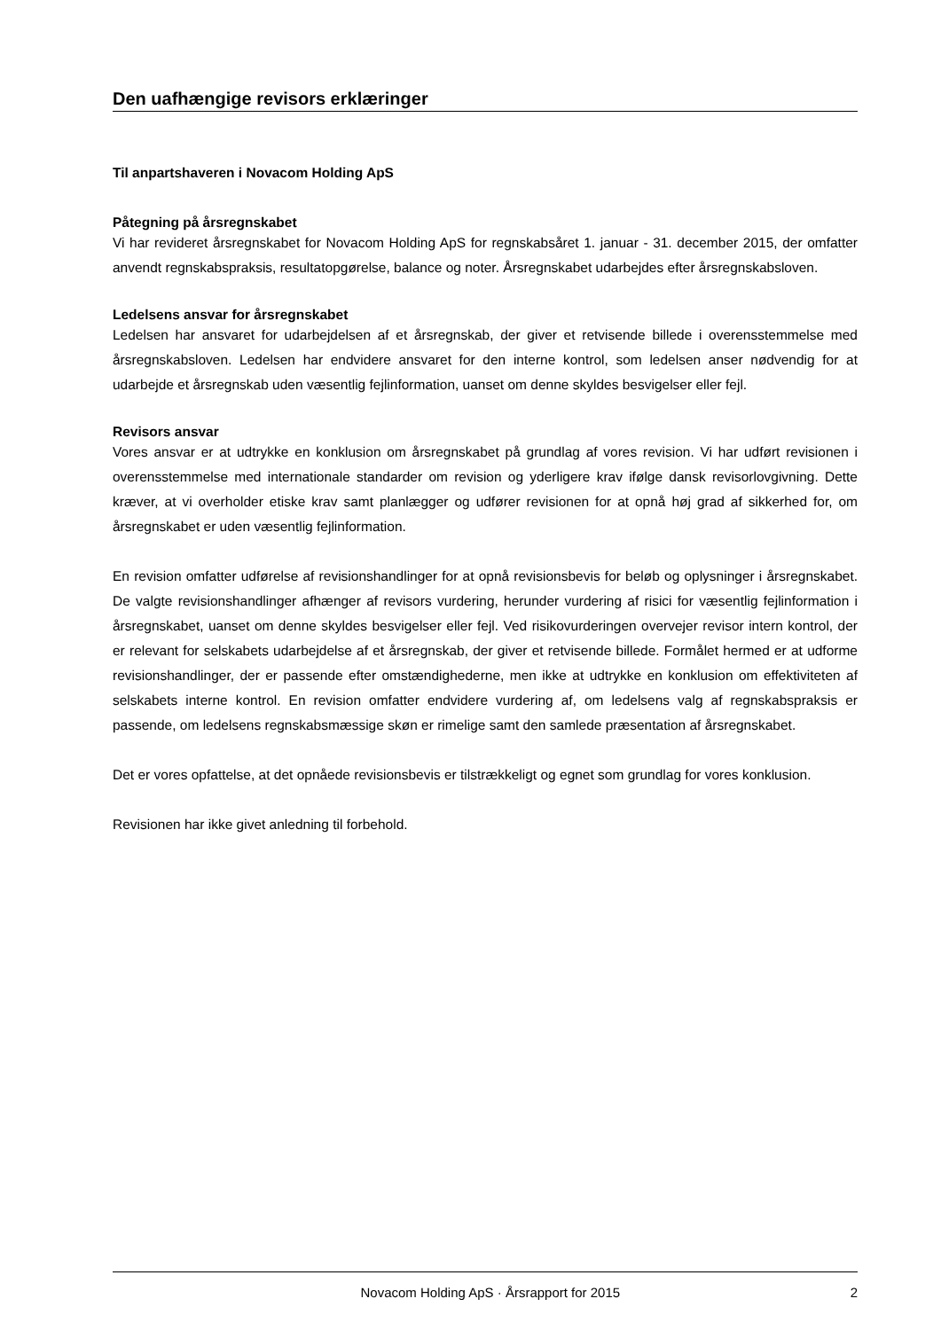Den uafhængige revisors erklæringer
Til anpartshaveren i Novacom Holding ApS
Påtegning på årsregnskabet
Vi har revideret årsregnskabet for Novacom Holding ApS for regnskabsåret 1. januar - 31. december 2015, der omfatter anvendt regnskabspraksis, resultatopgørelse, balance og noter. Årsregnskabet udarbejdes efter årsregnskabsloven.
Ledelsens ansvar for årsregnskabet
Ledelsen har ansvaret for udarbejdelsen af et årsregnskab, der giver et retvisende billede i overensstemmelse med årsregnskabsloven. Ledelsen har endvidere ansvaret for den interne kontrol, som ledelsen anser nødvendig for at udarbejde et årsregnskab uden væsentlig fejlinformation, uanset om denne skyldes besvigelser eller fejl.
Revisors ansvar
Vores ansvar er at udtrykke en konklusion om årsregnskabet på grundlag af vores revision. Vi har udført revisionen i overensstemmelse med internationale standarder om revision og yderligere krav ifølge dansk revisorlovgivning. Dette kræver, at vi overholder etiske krav samt planlægger og udfører revisionen for at opnå høj grad af sikkerhed for, om årsregnskabet er uden væsentlig fejlinformation.
En revision omfatter udførelse af revisionshandlinger for at opnå revisionsbevis for beløb og oplysninger i årsregnskabet. De valgte revisionshandlinger afhænger af revisors vurdering, herunder vurdering af risici for væsentlig fejlinformation i årsregnskabet, uanset om denne skyldes besvigelser eller fejl. Ved risikovurderingen overvejer revisor intern kontrol, der er relevant for selskabets udarbejdelse af et årsregnskab, der giver et retvisende billede. Formålet hermed er at udforme revisionshandlinger, der er passende efter omstændighederne, men ikke at udtrykke en konklusion om effektiviteten af selskabets interne kontrol. En revision omfatter endvidere vurdering af, om ledelsens valg af regnskabspraksis er passende, om ledelsens regnskabsmæssige skøn er rimelige samt den samlede præsentation af årsregnskabet.
Det er vores opfattelse, at det opnåede revisionsbevis er tilstrækkeligt og egnet som grundlag for vores konklusion.
Revisionen har ikke givet anledning til forbehold.
Novacom Holding ApS · Årsrapport for 2015 2